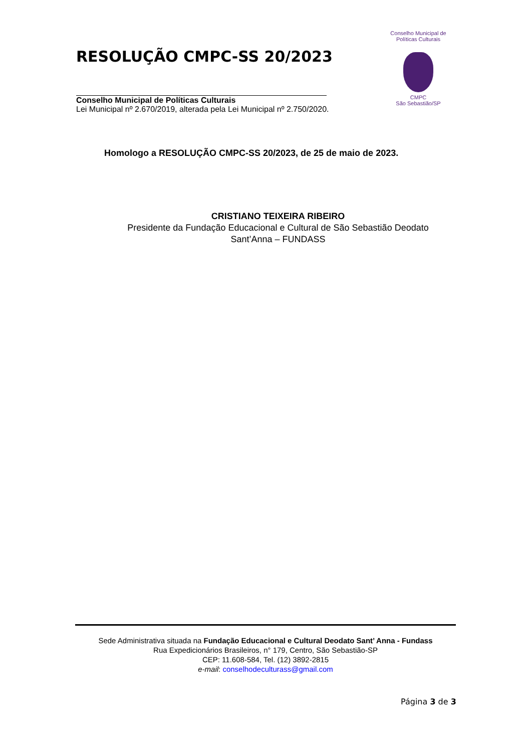RESOLUÇÃO CMPC-SS 20/2023
Conselho Municipal de Políticas Culturais
Lei Municipal nº 2.670/2019, alterada pela Lei Municipal nº 2.750/2020.
Conselho Municipal de Políticas Culturais
CMPC
São Sebastião/SP
Homologo a RESOLUÇÃO CMPC-SS 20/2023, de 25 de maio de 2023.
CRISTIANO TEIXEIRA RIBEIRO
Presidente da Fundação Educacional e Cultural de São Sebastião Deodato Sant’Anna – FUNDASS
Sede Administrativa situada na Fundação Educacional e Cultural Deodato Sant’ Anna - Fundass
Rua Expedicionários Brasileiros, n° 179, Centro, São Sebastião-SP
CEP: 11.608-584, Tel. (12) 3892-2815
e-mail: conselhodeculturass@gmail.com
Página 3 de 3